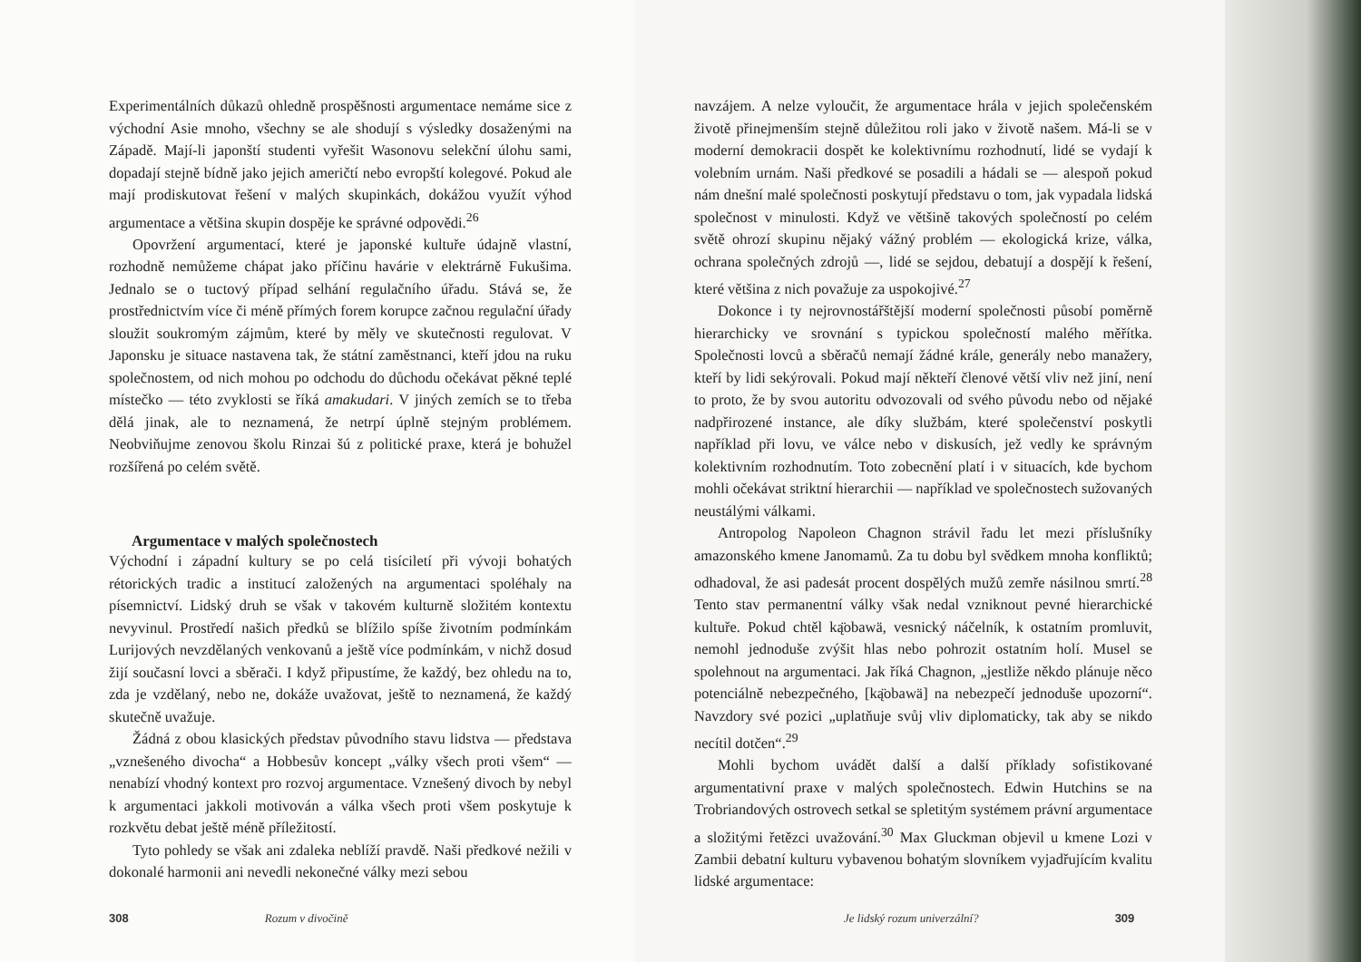Experimentálních důkazů ohledně prospěšnosti argumentace nemáme sice z východní Asie mnoho, všechny se ale shodují s výsledky dosaženými na Západě. Mají-li japonští studenti vyřešit Wasonovu selekční úlohu sami, dopadají stejně bídně jako jejich američtí nebo evropští kolegové. Pokud ale mají prodiskutovat řešení v malých skupinkách, dokážou využít výhod argumentace a většina skupin dospěje ke správné odpovědi.<sup>26</sup>
Opovržení argumentací, které je japonské kultuře údajně vlastní, rozhodně nemůžeme chápat jako příčinu havárie v elektrárně Fukušima. Jednalo se o tuctový případ selhání regulačního úřadu. Stává se, že prostřednictvím více či méně přímých forem korupce začnou regulační úřady sloužit soukromým zájmům, které by měly ve skutečnosti regulovat. V Japonsku je situace nastavena tak, že státní zaměstnanci, kteří jdou na ruku společnostem, od nich mohou po odchodu do důchodu očekávat pěkné teplé místečko — této zvyklosti se říká amakudari. V jiných zemích se to třeba dělá jinak, ale to neznamená, že netrpí úplně stejným problémem. Neobviňujme zenovou školu Rinzai šú z politické praxe, která je bohužel rozšířená po celém světě.
Argumentace v malých společnostech
Východní i západní kultury se po celá tisíciletí při vývoji bohatých rétorických tradic a institucí založených na argumentaci spoléhaly na písemnictví. Lidský druh se však v takovém kulturně složitém kontextu nevyvinul. Prostředí našich předků se blížilo spíše životním podmínkám Lurijových nevzdělaných venkovanů a ještě více podmínkám, v nichž dosud žijí současní lovci a sběrači. I když připustíme, že každý, bez ohledu na to, zda je vzdělaný, nebo ne, dokáže uvažovat, ještě to neznamená, že každý skutečně uvažuje.
Žádná z obou klasických představ původního stavu lidstva — představa „vznešeného divocha“ a Hobbesův koncept „války všech proti všem“ — nenabízí vhodný kontext pro rozvoj argumentace. Vznešený divoch by nebyl k argumentaci jakkoli motivován a válka všech proti všem poskytuje k rozkvětu debat ještě méně příležitostí.
Tyto pohledy se však ani zdaleka neblíží pravdě. Naši předkové nežili v dokonalé harmonii ani nevedli nekonečné války mezi sebou
308 Rozum v divočině
navzájem. A nelze vyloučit, že argumentace hrála v jejich společenském životě přinejmenším stejně důležitou roli jako v životě našem. Má-li se v moderní demokracii dospět ke kolektivnímu rozhodnutí, lidé se vydají k volebním urnám. Naši předkové se posadili a hádali se — alespoň pokud nám dnešní malé společnosti poskytují představu o tom, jak vypadala lidská společnost v minulosti. Když ve většině takových společností po celém světě ohrozí skupinu nějaký vážný problém — ekologická krize, válka, ochrana společných zdrojů —, lidé se sejdou, debatují a dospějí k řešení, které většina z nich považuje za uspokojivé.<sup>27</sup>
Dokonce i ty nejrovnostářštější moderní společnosti působí poměrně hierarchicky ve srovnání s typickou společností malého měřítka. Společnosti lovců a sběračů nemají žádné krále, generály nebo manažery, kteří by lidi sekýrovali. Pokud mají někteří členové větší vliv než jiní, není to proto, že by svou autoritu odvozovali od svého původu nebo od nějaké nadpřirozené instance, ale díky službám, které společenství poskytli například při lovu, ve válce nebo v diskusích, jež vedly ke správným kolektivním rozhodnutím. Toto zobecnění platí i v situacích, kde bychom mohli očekávat striktní hierarchii — například ve společnostech sužovaných neustálými válkami.
Antropolog Napoleon Chagnon strávil řadu let mezi příslušníky amazonského kmene Janomamů. Za tu dobu byl svědkem mnoha konfliktů; odhadoval, že asi padesát procent dospělých mužů zemře násilnou smrtí.<sup>28</sup> Tento stav permanentní války však nedal vzniknout pevné hierarchické kultuře. Pokud chtěl ką̈obawä, vesnický náčelník, k ostatním promluvit, nemohl jednoduše zvýšit hlas nebo pohrozit ostatním holí. Musel se spolehnout na argumentaci. Jak říká Chagnon, „jestliže někdo plánuje něco potenciálně nebezpečného, [ką̈obawä] na nebezpečí jednoduše upozorní“. Navzdory své pozici „uplatňuje svůj vliv diplomaticky, tak aby se nikdo necítil dotčen“.<sup>29</sup>
Mohli bychom uvádět další a další příklady sofistikované argumentativní praxe v malých společnostech. Edwin Hutchins se na Trobriandových ostrovech setkal se spletitým systémem právní argumentace a složitými řetězci uvažování.<sup>30</sup> Max Gluckman objevil u kmene Lozi v Zambii debatní kulturu vybavenou bohatým slovníkem vyjadřujícím kvalitu lidské argumentace:
Je lidský rozum univerzální? 309